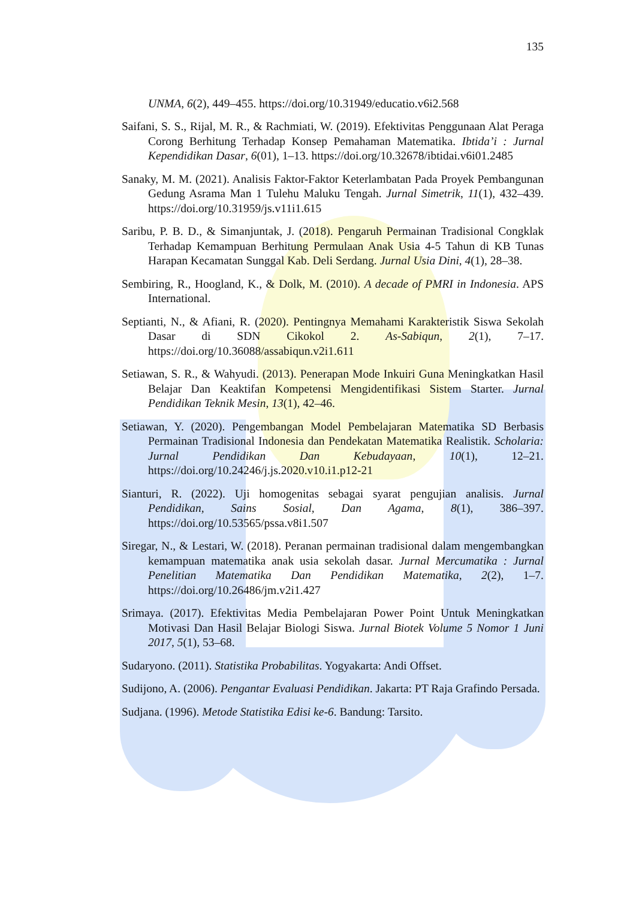135
UNMA, 6(2), 449–455. https://doi.org/10.31949/educatio.v6i2.568
Saifani, S. S., Rijal, M. R., & Rachmiati, W. (2019). Efektivitas Penggunaan Alat Peraga Corong Berhitung Terhadap Konsep Pemahaman Matematika. Ibtida’i : Jurnal Kependidikan Dasar, 6(01), 1–13. https://doi.org/10.32678/ibtidai.v6i01.2485
Sanaky, M. M. (2021). Analisis Faktor-Faktor Keterlambatan Pada Proyek Pembangunan Gedung Asrama Man 1 Tulehu Maluku Tengah. Jurnal Simetrik, 11(1), 432–439. https://doi.org/10.31959/js.v11i1.615
Saribu, P. B. D., & Simanjuntak, J. (2018). Pengaruh Permainan Tradisional Congklak Terhadap Kemampuan Berhitung Permulaan Anak Usia 4-5 Tahun di KB Tunas Harapan Kecamatan Sunggal Kab. Deli Serdang. Jurnal Usia Dini, 4(1), 28–38.
Sembiring, R., Hoogland, K., & Dolk, M. (2010). A decade of PMRI in Indonesia. APS International.
Septianti, N., & Afiani, R. (2020). Pentingnya Memahami Karakteristik Siswa Sekolah Dasar di SDN Cikokol 2. As-Sabiqun, 2(1), 7–17. https://doi.org/10.36088/assabiqun.v2i1.611
Setiawan, S. R., & Wahyudi. (2013). Penerapan Mode Inkuiri Guna Meningkatkan Hasil Belajar Dan Keaktifan Kompetensi Mengidentifikasi Sistem Starter. Jurnal Pendidikan Teknik Mesin, 13(1), 42–46.
Setiawan, Y. (2020). Pengembangan Model Pembelajaran Matematika SD Berbasis Permainan Tradisional Indonesia dan Pendekatan Matematika Realistik. Scholaria: Jurnal Pendidikan Dan Kebudayaan, 10(1), 12–21. https://doi.org/10.24246/j.js.2020.v10.i1.p12-21
Sianturi, R. (2022). Uji homogenitas sebagai syarat pengujian analisis. Jurnal Pendidikan, Sains Sosial, Dan Agama, 8(1), 386–397. https://doi.org/10.53565/pssa.v8i1.507
Siregar, N., & Lestari, W. (2018). Peranan permainan tradisional dalam mengembangkan kemampuan matematika anak usia sekolah dasar. Jurnal Mercumatika : Jurnal Penelitian Matematika Dan Pendidikan Matematika, 2(2), 1–7. https://doi.org/10.26486/jm.v2i1.427
Srimaya. (2017). Efektivitas Media Pembelajaran Power Point Untuk Meningkatkan Motivasi Dan Hasil Belajar Biologi Siswa. Jurnal Biotek Volume 5 Nomor 1 Juni 2017, 5(1), 53–68.
Sudaryono. (2011). Statistika Probabilitas. Yogyakarta: Andi Offset.
Sudijono, A. (2006). Pengantar Evaluasi Pendidikan. Jakarta: PT Raja Grafindo Persada.
Sudjana. (1996). Metode Statistika Edisi ke-6. Bandung: Tarsito.